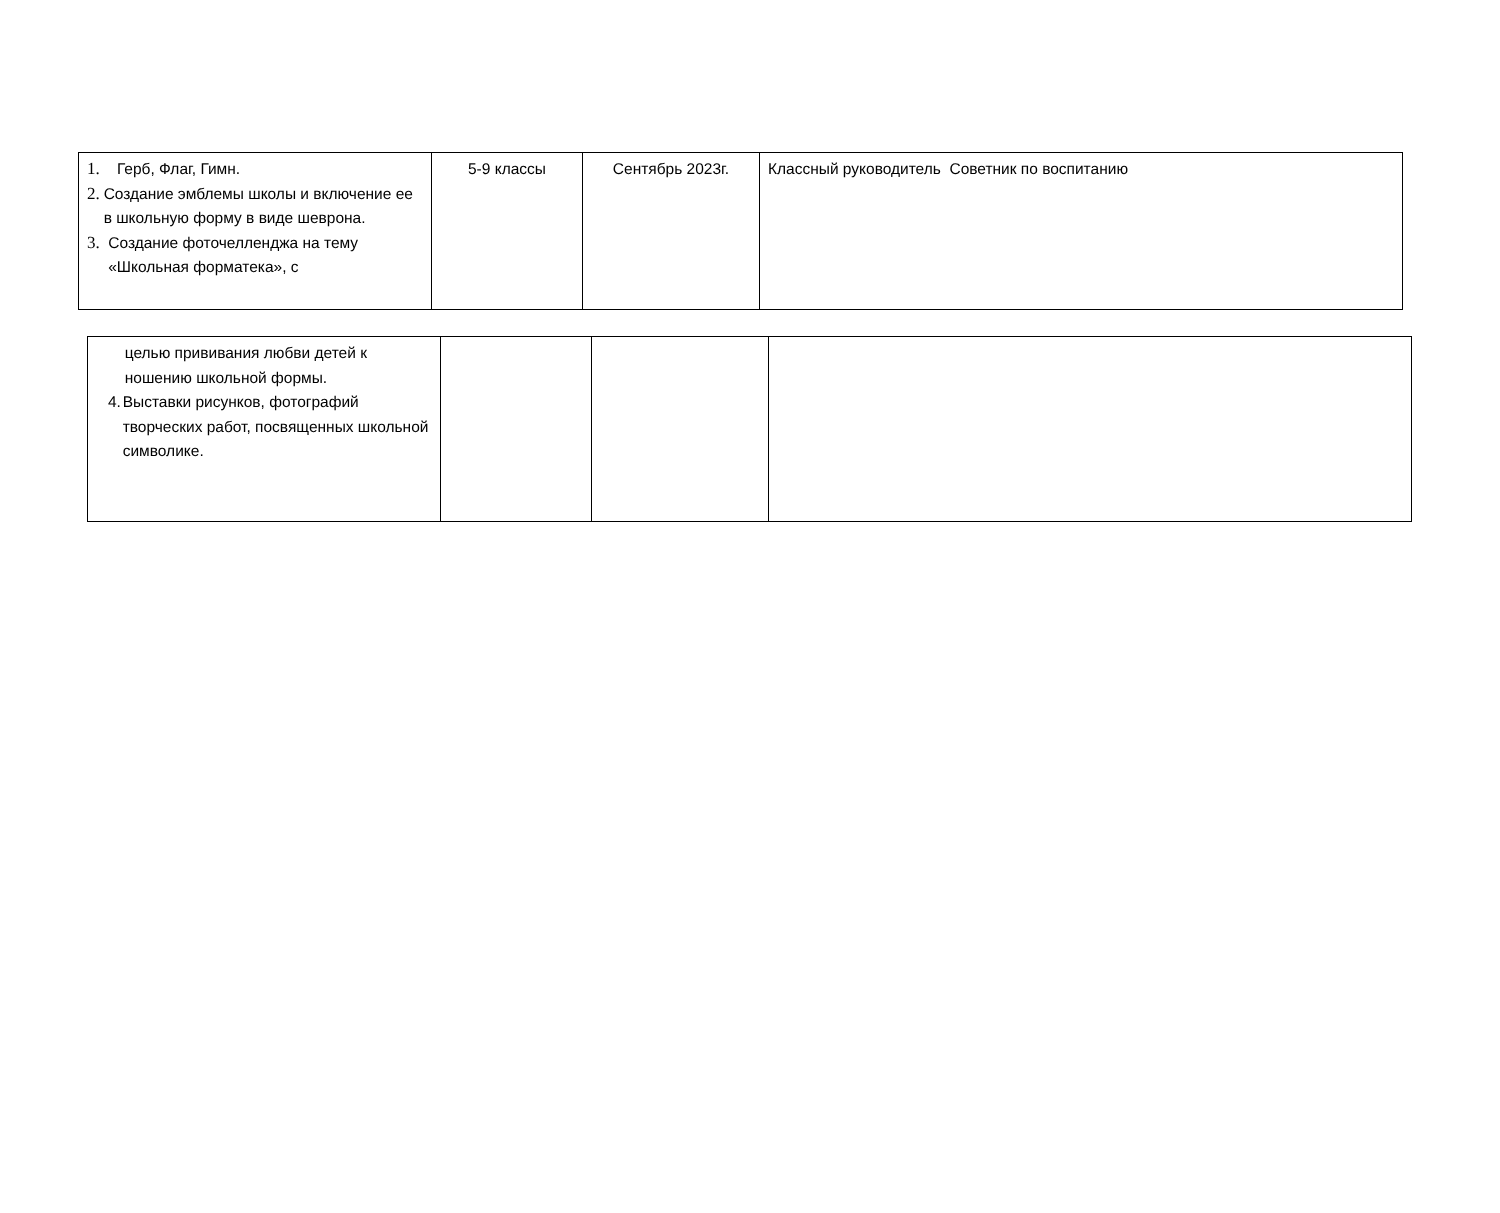| 1. Герб, Флаг, Гимн. 2. Создание эмблемы школы и включение ее в школьную форму в виде шеврона. 3. Создание фоточелленджа на тему «Школьная форматека», с | 5-9 классы | Сентябрь 2023г. | Классный руководитель Советник по воспитанию |
| целью прививания любви детей к ношению школьной формы. 4. Выставки рисунков, фотографий творческих работ, посвященных школьной символике. | | | |